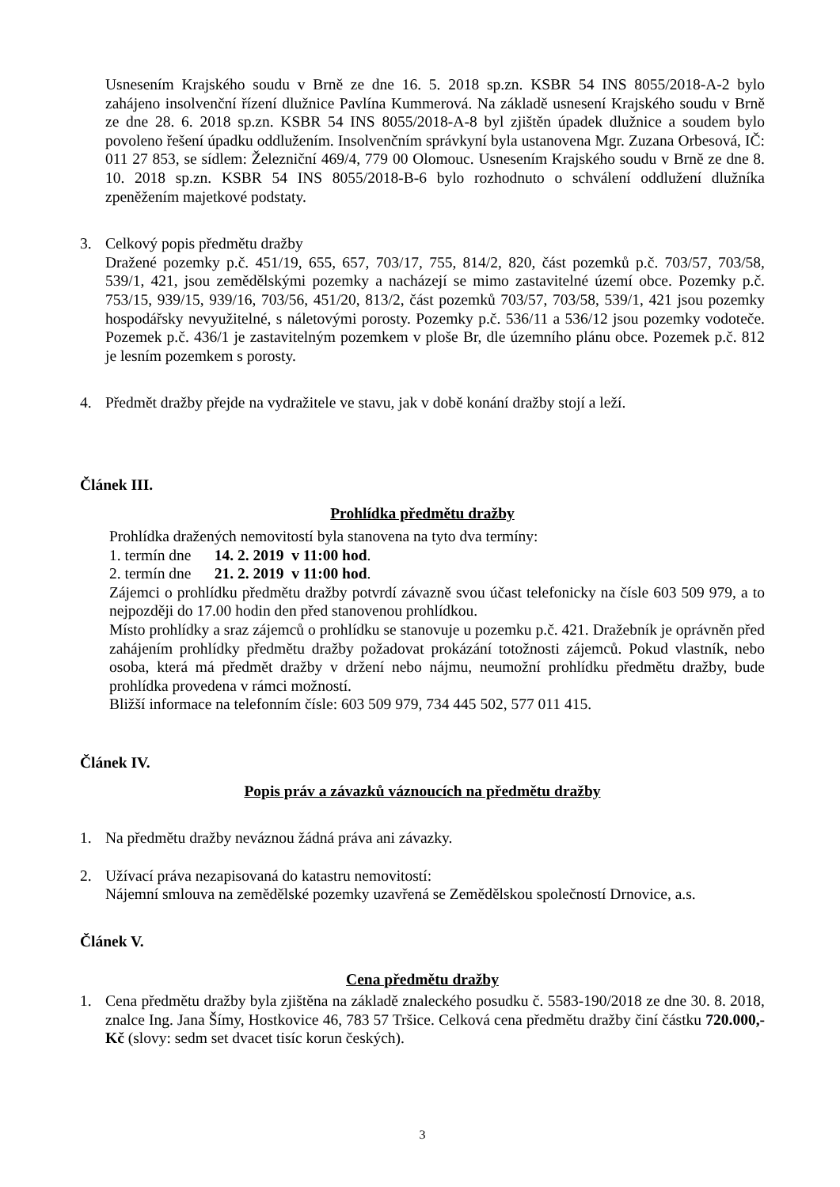Usnesením Krajského soudu v Brně ze dne 16. 5. 2018 sp.zn. KSBR 54 INS 8055/2018-A-2 bylo zahájeno insolvenční řízení dlužnice Pavlína Kummerová. Na základě usnesení Krajského soudu v Brně ze dne 28. 6. 2018 sp.zn. KSBR 54 INS 8055/2018-A-8 byl zjištěn úpadek dlužnice a soudem bylo povoleno řešení úpadku oddlužením. Insolvenčním správkyní byla ustanovena Mgr. Zuzana Orbesová, IČ: 011 27 853, se sídlem: Železniční 469/4, 779 00 Olomouc. Usnesením Krajského soudu v Brně ze dne 8. 10. 2018 sp.zn. KSBR 54 INS 8055/2018-B-6 bylo rozhodnuto o schválení oddlužení dlužníka zpeněžením majetkové podstaty.
3. Celkový popis předmětu dražby
Dražené pozemky p.č. 451/19, 655, 657, 703/17, 755, 814/2, 820, část pozemků p.č. 703/57, 703/58, 539/1, 421, jsou zemědělskými pozemky a nacházejí se mimo zastavitelné území obce. Pozemky p.č. 753/15, 939/15, 939/16, 703/56, 451/20, 813/2, část pozemků 703/57, 703/58, 539/1, 421 jsou pozemky hospodářsky nevyužitelné, s náletovými porosty. Pozemky p.č. 536/11 a 536/12 jsou pozemky vodoteče. Pozemek p.č. 436/1 je zastavitelným pozemkem v ploše Br, dle územního plánu obce. Pozemek p.č. 812 je lesním pozemkem s porosty.
4. Předmět dražby přejde na vydražitele ve stavu, jak v době konání dražby stojí a leží.
Článek III.
Prohlídka předmětu dražby
Prohlídka dražených nemovitostí byla stanovena na tyto dva termíny:
1. termín dne 14. 2. 2019 v 11:00 hod.
2. termín dne 21. 2. 2019 v 11:00 hod.
Zájemci o prohlídku předmětu dražby potvrdí závazně svou účast telefonicky na čísle 603 509 979, a to nejpozději do 17.00 hodin den před stanovenou prohlídkou.
Místo prohlídky a sraz zájemců o prohlídku se stanovuje u pozemku p.č. 421. Dražebník je oprávněn před zahájením prohlídky předmětu dražby požadovat prokázání totožnosti zájemců. Pokud vlastník, nebo osoba, která má předmět dražby v držení nebo nájmu, neumožní prohlídku předmětu dražby, bude prohlídka provedena v rámci možností.
Bližší informace na telefonním čísle: 603 509 979, 734 445 502, 577 011 415.
Článek IV.
Popis práv a závazků váznoucích na předmětu dražby
1. Na předmětu dražby neváznou žádná práva ani závazky.
2. Užívací práva nezapisovaná do katastru nemovitostí:
Nájemní smlouva na zemědělské pozemky uzavřená se Zemědělskou společností Drnovice, a.s.
Článek V.
Cena předmětu dražby
1. Cena předmětu dražby byla zjištěna na základě znaleckého posudku č. 5583-190/2018 ze dne 30. 8. 2018, znalce Ing. Jana Šímy, Hostkovice 46, 783 57 Tršice. Celková cena předmětu dražby činí částku 720.000,- Kč (slovy: sedm set dvacet tisíc korun českých).
3